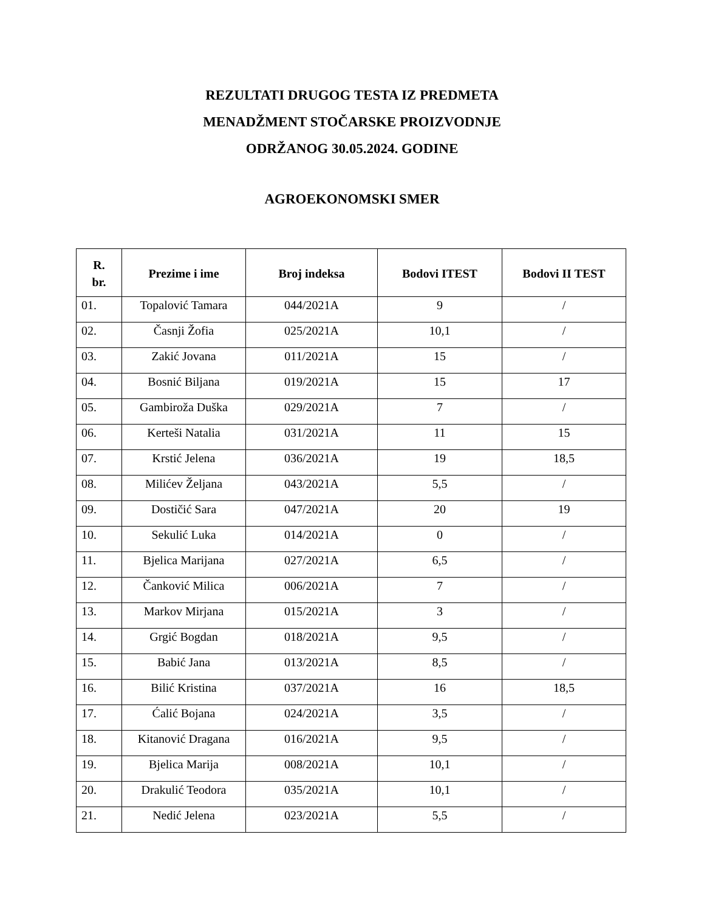REZULTATI DRUGOG TESTA IZ PREDMETA
MENADŽMENT STOČARSKE PROIZVODNJE
ODRŽANOG 30.05.2024. GODINE
AGROEKONOMSKI SMER
| R. br. | Prezime i ime | Broj indeksa | Bodovi ITEST | Bodovi II TEST |
| --- | --- | --- | --- | --- |
| 01. | Topalović Tamara | 044/2021A | 9 | / |
| 02. | Časnji Žofia | 025/2021A | 10,1 | / |
| 03. | Zakić Jovana | 011/2021A | 15 | / |
| 04. | Bosnić Biljana | 019/2021A | 15 | 17 |
| 05. | Gambiroža Duška | 029/2021A | 7 | / |
| 06. | Kerteši Natalia | 031/2021A | 11 | 15 |
| 07. | Krstić Jelena | 036/2021A | 19 | 18,5 |
| 08. | Milićev Željana | 043/2021A | 5,5 | / |
| 09. | Dostičić Sara | 047/2021A | 20 | 19 |
| 10. | Sekulić Luka | 014/2021A | 0 | / |
| 11. | Bjelica Marijana | 027/2021A | 6,5 | / |
| 12. | Čanković Milica | 006/2021A | 7 | / |
| 13. | Markov Mirjana | 015/2021A | 3 | / |
| 14. | Grgić Bogdan | 018/2021A | 9,5 | / |
| 15. | Babić Jana | 013/2021A | 8,5 | / |
| 16. | Bilić Kristina | 037/2021A | 16 | 18,5 |
| 17. | Ćalić Bojana | 024/2021A | 3,5 | / |
| 18. | Kitanović Dragana | 016/2021A | 9,5 | / |
| 19. | Bjelica Marija | 008/2021A | 10,1 | / |
| 20. | Drakulić Teodora | 035/2021A | 10,1 | / |
| 21. | Nedić Jelena | 023/2021A | 5,5 | / |